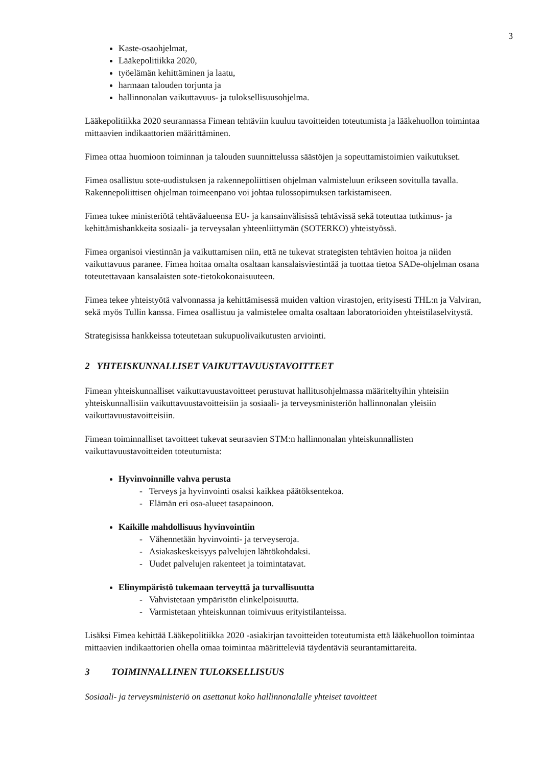3
Kaste-osaohjelmat,
Lääkepolitiikka 2020,
työelämän kehittäminen ja laatu,
harmaan talouden torjunta ja
hallinnonalan vaikuttavuus- ja tuloksellisuusohjelma.
Lääkepolitiikka 2020 seurannassa Fimean tehtäviin kuuluu tavoitteiden toteutumista ja lääkehuollon toimintaa mittaavien indikaattorien määrittäminen.
Fimea ottaa huomioon toiminnan ja talouden suunnittelussa säästöjen ja sopeuttamistoimien vaikutukset.
Fimea osallistuu sote-uudistuksen ja rakennepoliittisen ohjelman valmisteluun erikseen sovitulla tavalla. Rakennepoliittisen ohjelman toimeenpano voi johtaa tulossopimuksen tarkistamiseen.
Fimea tukee ministeriötä tehtäväalueensa EU- ja kansainvälisissä tehtävissä sekä toteuttaa tutkimus- ja kehittämishankkeita sosiaali- ja terveysalan yhteenliittymän (SOTERKO) yhteistyössä.
Fimea organisoi viestinnän ja vaikuttamisen niin, että ne tukevat strategisten tehtävien hoitoa ja niiden vaikuttavuus paranee. Fimea hoitaa omalta osaltaan kansalaisviestintää ja tuottaa tietoa SADe-ohjelman osana toteutettavaan kansalaisten sote-tietokokonaisuuteen.
Fimea tekee yhteistyötä valvonnassa ja kehittämisessä muiden valtion virastojen, erityisesti THL:n ja Valviran, sekä myös Tullin kanssa. Fimea osallistuu ja valmistelee omalta osaltaan laboratorioiden yhteistilaselvitystä.
Strategisissa hankkeissa toteutetaan sukupuolivaikutusten arviointi.
2 YHTEISKUNNALLISET VAIKUTTAVUUSTAVOITTEET
Fimean yhteiskunnalliset vaikuttavuustavoitteet perustuvat hallitusohjelmassa määriteltyihin yhteisiin yhteiskunnallisiin vaikuttavuustavoitteisiin ja sosiaali- ja terveysministeriön hallinnonalan yleisiin vaikuttavuustavoitteisiin.
Fimean toiminnalliset tavoitteet tukevat seuraavien STM:n hallinnonalan yhteiskunnallisten vaikuttavuustavoitteiden toteutumista:
Hyvinvoinnille vahva perusta
Terveys ja hyvinvointi osaksi kaikkea päätöksentekoa.
Elämän eri osa-alueet tasapainoon.
Kaikille mahdollisuus hyvinvointiin
Vähennetään hyvinvointi- ja terveyseroja.
Asiakaskeskeisyys palvelujen lähtökohdaksi.
Uudet palvelujen rakenteet ja toimintatavat.
Elinympäristö tukemaan terveyttä ja turvallisuutta
Vahvistetaan ympäristön elinkelpoisuutta.
Varmistetaan yhteiskunnan toimivuus erityistilanteissa.
Lisäksi Fimea kehittää Lääkepolitiikka 2020 -asiakirjan tavoitteiden toteutumista että lääkehuollon toimintaa mittaavien indikaattorien ohella omaa toimintaa määritteleviä täydentäviä seurantamittareita.
3 TOIMINNALLINEN TULOKSELLISUUS
Sosiaali- ja terveysministeriö on asettanut koko hallinnonalalle yhteiset tavoitteet